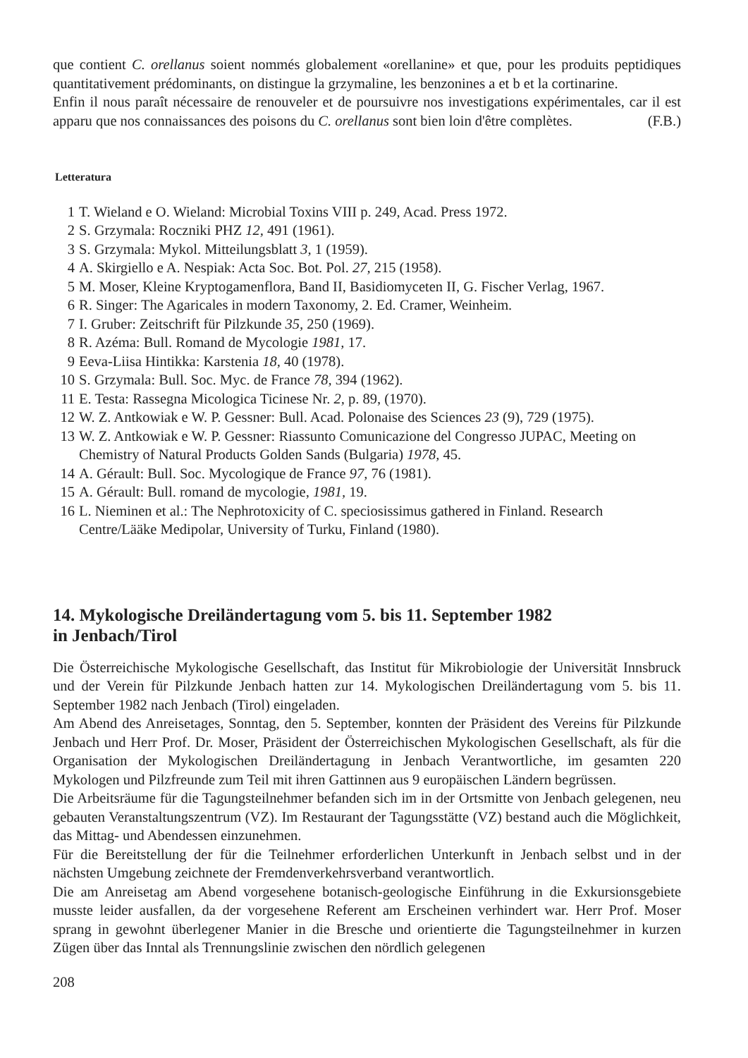que contient C. orellanus soient nommés globalement «orellanine» et que, pour les produits peptidiques quantitativement prédominants, on distingue la grzymaline, les benzonines a et b et la cortinarine.
Enfin il nous paraît nécessaire de renouveler et de poursuivre nos investigations expérimentales, car il est apparu que nos connaissances des poisons du C. orellanus sont bien loin d'être complètes. (F.B.)
Letteratura
1 T. Wieland e O. Wieland: Microbial Toxins VIII p. 249, Acad. Press 1972.
2 S. Grzymala: Roczniki PHZ 12, 491 (1961).
3 S. Grzymala: Mykol. Mitteilungsblatt 3, 1 (1959).
4 A. Skirgiello e A. Nespiak: Acta Soc. Bot. Pol. 27, 215 (1958).
5 M. Moser, Kleine Kryptogamenflora, Band II, Basidiomyceten II, G. Fischer Verlag, 1967.
6 R. Singer: The Agaricales in modern Taxonomy, 2. Ed. Cramer, Weinheim.
7 I. Gruber: Zeitschrift für Pilzkunde 35, 250 (1969).
8 R. Azéma: Bull. Romand de Mycologie 1981, 17.
9 Eeva-Liisa Hintikka: Karstenia 18, 40 (1978).
10 S. Grzymala: Bull. Soc. Myc. de France 78, 394 (1962).
11 E. Testa: Rassegna Micologica Ticinese Nr. 2, p. 89, (1970).
12 W. Z. Antkowiak e W. P. Gessner: Bull. Acad. Polonaise des Sciences 23 (9), 729 (1975).
13 W. Z. Antkowiak e W. P. Gessner: Riassunto Comunicazione del Congresso JUPAC, Meeting on Chemistry of Natural Products Golden Sands (Bulgaria) 1978, 45.
14 A. Gérault: Bull. Soc. Mycologique de France 97, 76 (1981).
15 A. Gérault: Bull. romand de mycologie, 1981, 19.
16 L. Nieminen et al.: The Nephrotoxicity of C. speciosissimus gathered in Finland. Research Centre/Lääke Medipolar, University of Turku, Finland (1980).
14. Mykologische Dreiländertagung vom 5. bis 11. September 1982
in Jenbach/Tirol
Die Österreichische Mykologische Gesellschaft, das Institut für Mikrobiologie der Universität Innsbruck und der Verein für Pilzkunde Jenbach hatten zur 14. Mykologischen Dreiländertagung vom 5. bis 11. September 1982 nach Jenbach (Tirol) eingeladen.
Am Abend des Anreisetages, Sonntag, den 5. September, konnten der Präsident des Vereins für Pilzkunde Jenbach und Herr Prof. Dr. Moser, Präsident der Österreichischen Mykologischen Gesellschaft, als für die Organisation der Mykologischen Dreiländertagung in Jenbach Verantwortliche, im gesamten 220 Mykologen und Pilzfreunde zum Teil mit ihren Gattinnen aus 9 europäischen Ländern begrüssen.
Die Arbeitsräume für die Tagungsteilnehmer befanden sich im in der Ortsmitte von Jenbach gelegenen, neu gebauten Veranstaltungszentrum (VZ). Im Restaurant der Tagungsstätte (VZ) bestand auch die Möglichkeit, das Mittag- und Abendessen einzunehmen.
Für die Bereitstellung der für die Teilnehmer erforderlichen Unterkunft in Jenbach selbst und in der nächsten Umgebung zeichnete der Fremdenverkehrsverband verantwortlich.
Die am Anreisetag am Abend vorgesehene botanisch-geologische Einführung in die Exkursionsgebiete musste leider ausfallen, da der vorgesehene Referent am Erscheinen verhindert war. Herr Prof. Moser sprang in gewohnt überlegener Manier in die Bresche und orientierte die Tagungsteilnehmer in kurzen Zügen über das Inntal als Trennungslinie zwischen den nördlich gelegenen
208